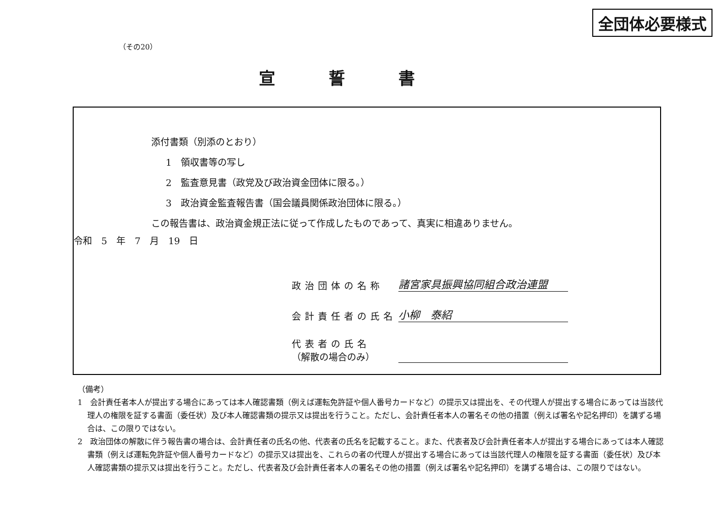全団体必要様式
（その20）
宣誓書
添付書類（別添のとおり）
1　領収書等の写し
2　監査意見書（政党及び政治資金団体に限る。）
3　政治資金監査報告書（国会議員関係政治団体に限る。）
この報告書は、政治資金規正法に従って作成したものであって、真実に相違ありません。
令和　5　年　7　月　19　日
政治団体の名称 諸宮家具振興協同組合政治連盟
会計責任者の氏名 小柳　泰紹
代表者の氏名
（解散の場合のみ）
（備考）
1　会計責任者本人が提出する場合にあっては本人確認書類（例えば運転免許証や個人番号カードなど）の提示又は提出を、その代理人が提出する場合にあっては当該代理人の権限を証する書面（委任状）及び本人確認書類の提示又は提出を行うこと。ただし、会計責任者本人の署名その他の措置（例えば署名や記名押印）を講ずる場合は、この限りではない。
2　政治団体の解散に伴う報告書の場合は、会計責任者の氏名の他、代表者の氏名を記載すること。また、代表者及び会計責任者本人が提出する場合にあっては本人確認書類（例えば運転免許証や個人番号カードなど）の提示又は提出を、これらの者の代理人が提出する場合にあっては当該代理人の権限を証する書面（委任状）及び本人確認書類の提示又は提出を行うこと。ただし、代表者及び会計責任者本人の署名その他の措置（例えば署名や記名押印）を講ずる場合は、この限りではない。